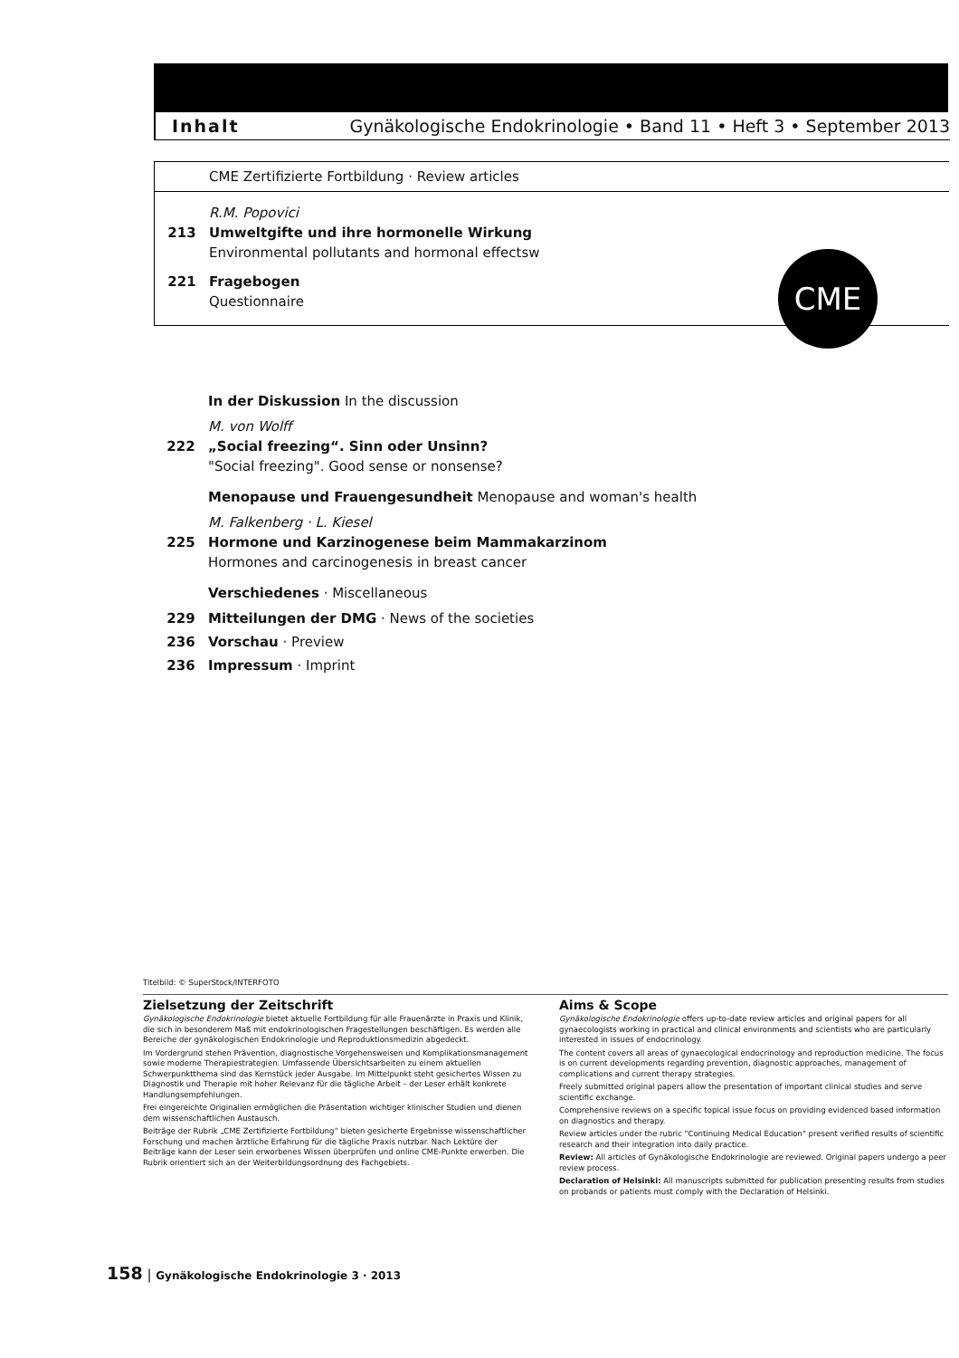Inhalt Gynäkologische Endokrinologie • Band 11 • Heft 3 • September 2013
CME Zertifizierte Fortbildung · Review articles
R.M. Popovici
213 Umweltgifte und ihre hormonelle Wirkung
Environmental pollutants and hormonal effectsw
221 Fragebogen
Questionnaire
CME
In der Diskussion In the discussion
M. von Wolff
222 „Social freezing“. Sinn oder Unsinn?
"Social freezing". Good sense or nonsense?
Menopause und Frauengesundheit Menopause and woman's health
M. Falkenberg · L. Kiesel
225 Hormone und Karzinogenese beim Mammakarzinom
Hormones and carcinogenesis in breast cancer
Verschiedenes · Miscellaneous
229 Mitteilungen der DMG · News of the societies
236 Vorschau · Preview
236 Impressum · Imprint
Titelbild: © SuperStock/INTERFOTO
Zielsetzung der Zeitschrift
Gynäkologische Endokrinologie bietet aktuelle Fortbildung für alle Frauenärzte in Praxis und Klinik, die sich in besonderem Maß mit endokrinologischen Fragestellungen beschäftigen. Es werden alle Bereiche der gynäkologischen Endokrinologie und Reproduktionsmedizin abgedeckt.
Im Vordergrund stehen Prävention, diagnostische Vorgehensweisen und Komplikations­management sowie moderne Therapiestrategien. Umfassende Übersichtsarbeiten zu einem aktuellen Schwerpunktthema sind das Kernstück jeder Ausgabe. Im Mittelpunkt steht gesichertes Wissen zu Diagnostik und Therapie mit hoher Relevanz für die tägliche Arbeit – der Leser erhält konkrete Handlungsempfehlungen.
Frei eingereichte Originalien ermöglichen die Präsentation wichtiger klinischer Studien und dienen dem wissenschaftlichen Austausch.
Beiträge der Rubrik „CME Zertifizierte Fortbildung“ bieten gesicherte Ergebnisse wissenschaftlicher Forschung und machen ärztliche Erfahrung für die tägliche Praxis nutzbar. Nach Lektüre der Beiträge kann der Leser sein erworbenes Wissen überprüfen und online CME-Punkte erwerben. Die Rubrik orientiert sich an der Weiterbildungsordnung des Fachgebiets.
Aims & Scope
Gynäkologische Endokrinologie offers up-to-date review articles and original papers for all gynaecologists working in practical and clinical environments and scientists who are particularly interested in issues of endocrinology.
The content covers all areas of gynaecological endocrinology and reproduction medicine. The focus is on current developments regarding prevention, diagnostic approaches, management of complications and current therapy strategies.
Freely submitted original papers allow the presentation of important clinical studies and serve scientific exchange.
Comprehensive reviews on a specific topical issue focus on providing evidenced based information on diagnostics and therapy.
Review articles under the rubric "Continuing Medical Education" present verified results of scientific research and their integration into daily practice.
Review: All articles of Gynäkologische Endokrinologie are reviewed. Original papers undergo a peer review process.
Declaration of Helsinki: All manuscripts submitted for publication presenting results from studies on probands or patients must comply with the Declaration of Helsinki.
158 | Gynäkologische Endokrinologie 3 · 2013